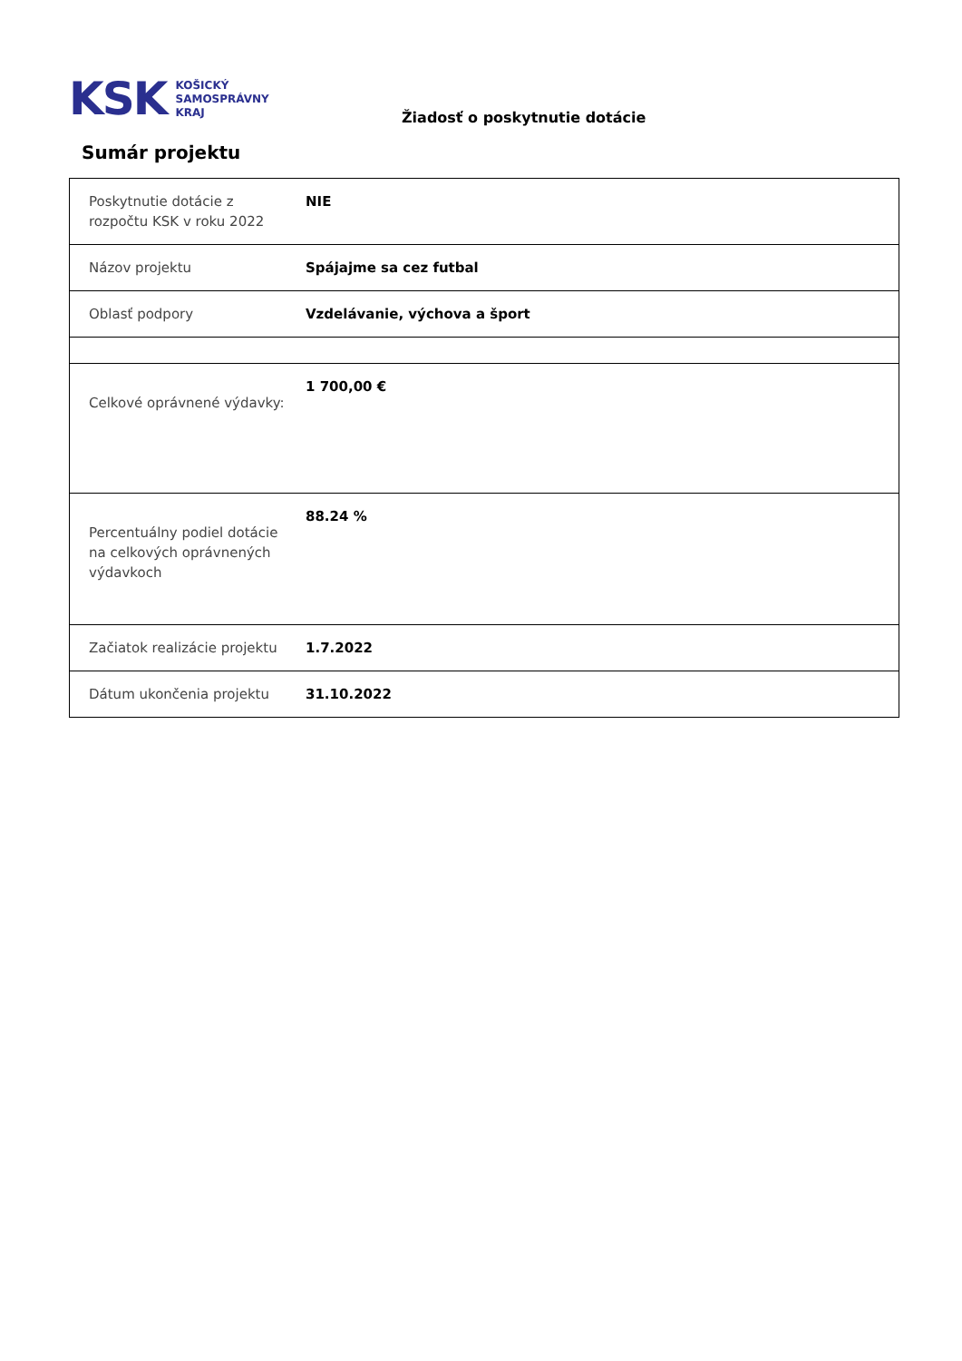KSK KOŠICKÝ
SAMOSPRÁVNY
KRAJ
Žiadosť o poskytnutie dotácie
Sumár projektu
| Poskytnutie dotácie z rozpočtu KSK v roku 2022 | NIE |
| Názov projektu | Spájajme sa cez futbal |
| Oblasť podpory | Vzdelávanie, výchova a šport |
| Celkové oprávnené výdavky: | 1 700,00 € |
| Percentuálny podiel dotácie na celkových oprávnených výdavkoch | 88.24 % |
| Začiatok realizácie projektu | 1.7.2022 |
| Dátum ukončenia projektu | 31.10.2022 |